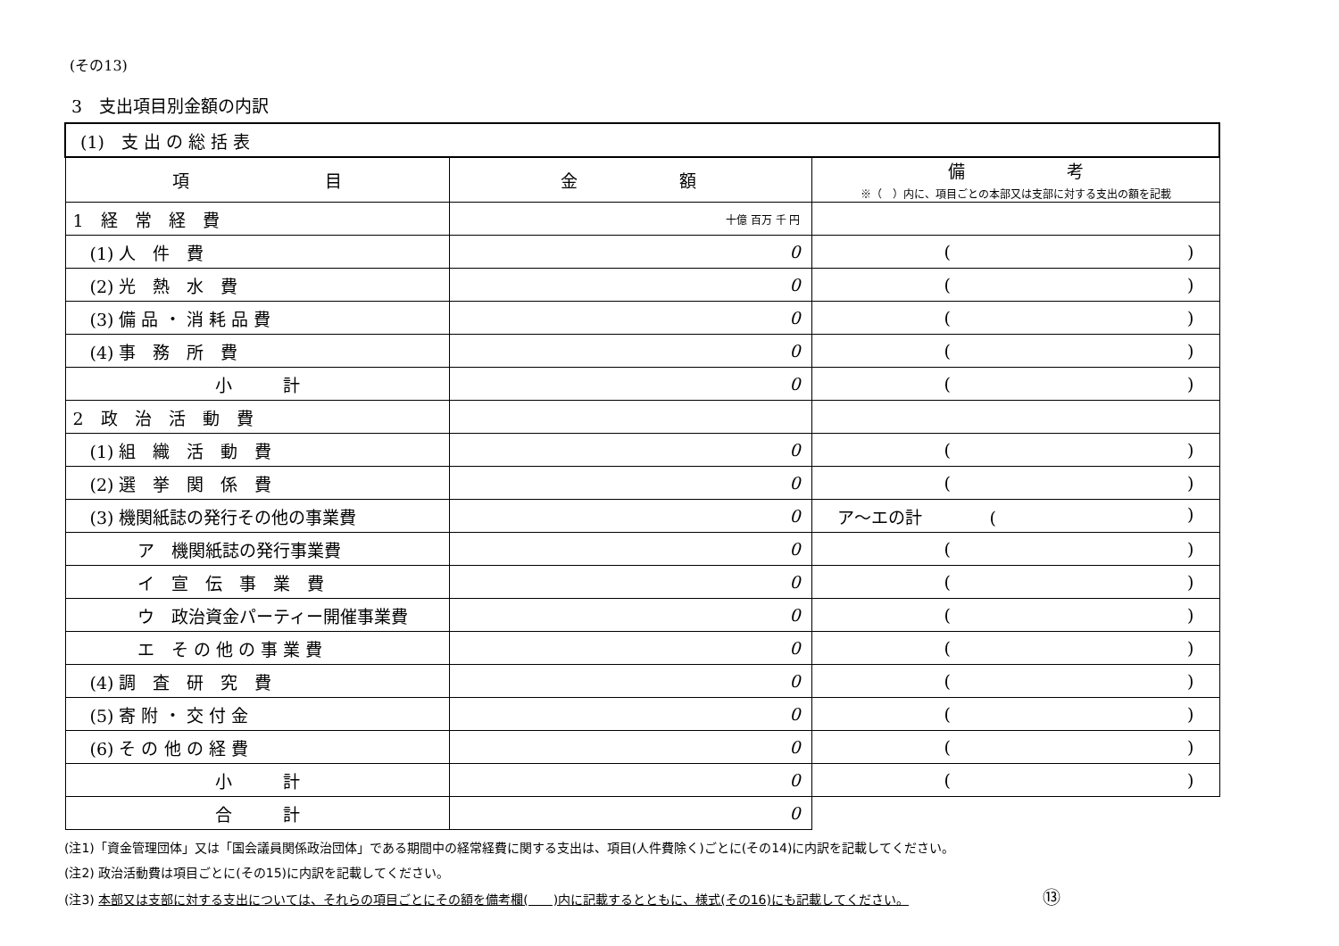(その13)
3　支出項目別金額の内訳
| (1) 支 出 の 総 括 表 | | |
| 項 目 | 金 額 | 備 考 ※（ ）内に、項目ごとの本部又は支部に対する支出の額を記載 |
| 1 経 常 経 費 | 十億 百万 千 円 | |
| (1) 人 件 費 | 0 | ( ) |
| (2) 光 熱 水 費 | 0 | ( ) |
| (3) 備 品 ・ 消 耗 品 費 | 0 | ( ) |
| (4) 事 務 所 費 | 0 | ( ) |
| 小 計 | 0 | ( ) |
| 2 政 治 活 動 費 | | |
| (1) 組 織 活 動 費 | 0 | ( ) |
| (2) 選 挙 関 係 費 | 0 | ( ) |
| (3) 機関紙誌の発行その他の事業費 | 0 | ア～エの計 ( ) |
| ア 機関紙誌の発行事業費 | 0 | ( ) |
| イ 宣 伝 事 業 費 | 0 | ( ) |
| ウ 政治資金パーティー開催事業費 | 0 | ( ) |
| エ そ の 他 の 事 業 費 | 0 | ( ) |
| (4) 調 査 研 究 費 | 0 | ( ) |
| (5) 寄 附 ・ 交 付 金 | 0 | ( ) |
| (6) そ の 他 の 経 費 | 0 | ( ) |
| 小 計 | 0 | ( ) |
| 合 計 | 0 | |
(注1)「資金管理団体」又は「国会議員関係政治団体」である期間中の経常経費に関する支出は、項目(人件費除く)ごとに(その14)に内訳を記載してください。
(注2) 政治活動費は項目ごとに(その15)に内訳を記載してください。
(注3) 本部又は支部に対する支出については、それらの項目ごとにその額を備考欄(　　)内に記載するとともに、様式(その16)にも記載してください。 ⑬